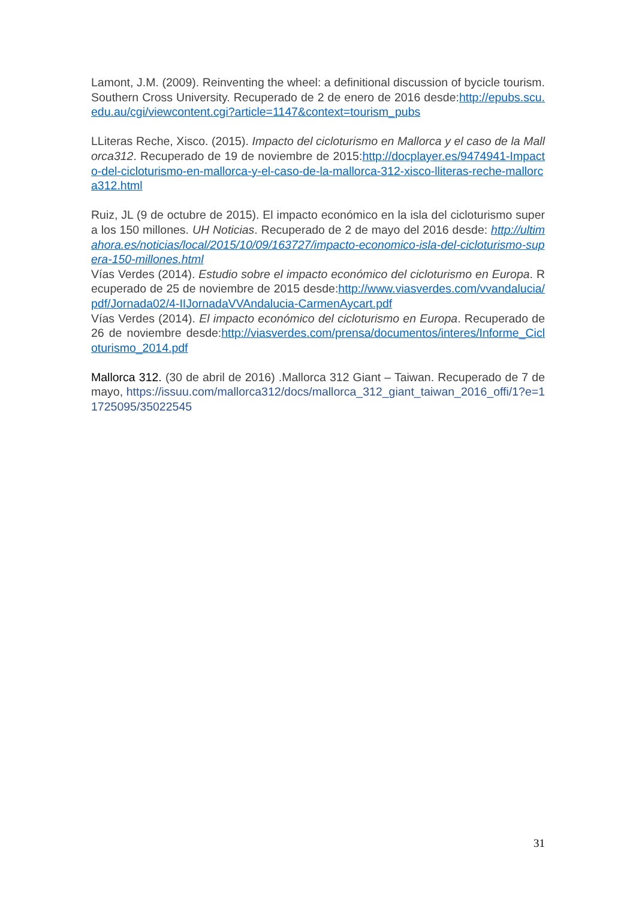Lamont, J.M. (2009). Reinventing the wheel: a definitional discussion of bycicle tourism. Southern Cross University. Recuperado de 2 de enero de 2016 desde:http://epubs.scu.edu.au/cgi/viewcontent.cgi?article=1147&context=tourism_pubs
LLiteras Reche, Xisco. (2015). Impacto del cicloturismo en Mallorca y el caso de la Mallorca312. Recuperado de 19 de noviembre de 2015:http://docplayer.es/9474941-Impacto-del-cicloturismo-en-mallorca-y-el-caso-de-la-mallorca-312-xisco-lliteras-reche-mallorca312.html
Ruiz, JL (9 de octubre de 2015). El impacto económico en la isla del cicloturismo supera los 150 millones. UH Noticias. Recuperado de 2 de mayo del 2016 desde: http://ultimahora.es/noticias/local/2015/10/09/163727/impacto-economico-isla-del-cicloturismo-supera-150-millones.html
Vías Verdes (2014). Estudio sobre el impacto económico del cicloturismo en Europa. Recuperado de 25 de noviembre de 2015 desde:http://www.viasverdes.com/vvandalucia/pdf/Jornada02/4-IIJornadaVVAndalucia-CarmenAycart.pdf
Vías Verdes (2014). El impacto económico del cicloturismo en Europa. Recuperado de 26 de noviembre desde:http://viasverdes.com/prensa/documentos/interes/Informe_Cicloturismo_2014.pdf
Mallorca 312. (30 de abril de 2016) .Mallorca 312 Giant – Taiwan. Recuperado de 7 de mayo, https://issuu.com/mallorca312/docs/mallorca_312_giant_taiwan_2016_offi/1?e=11725095/35022545
31